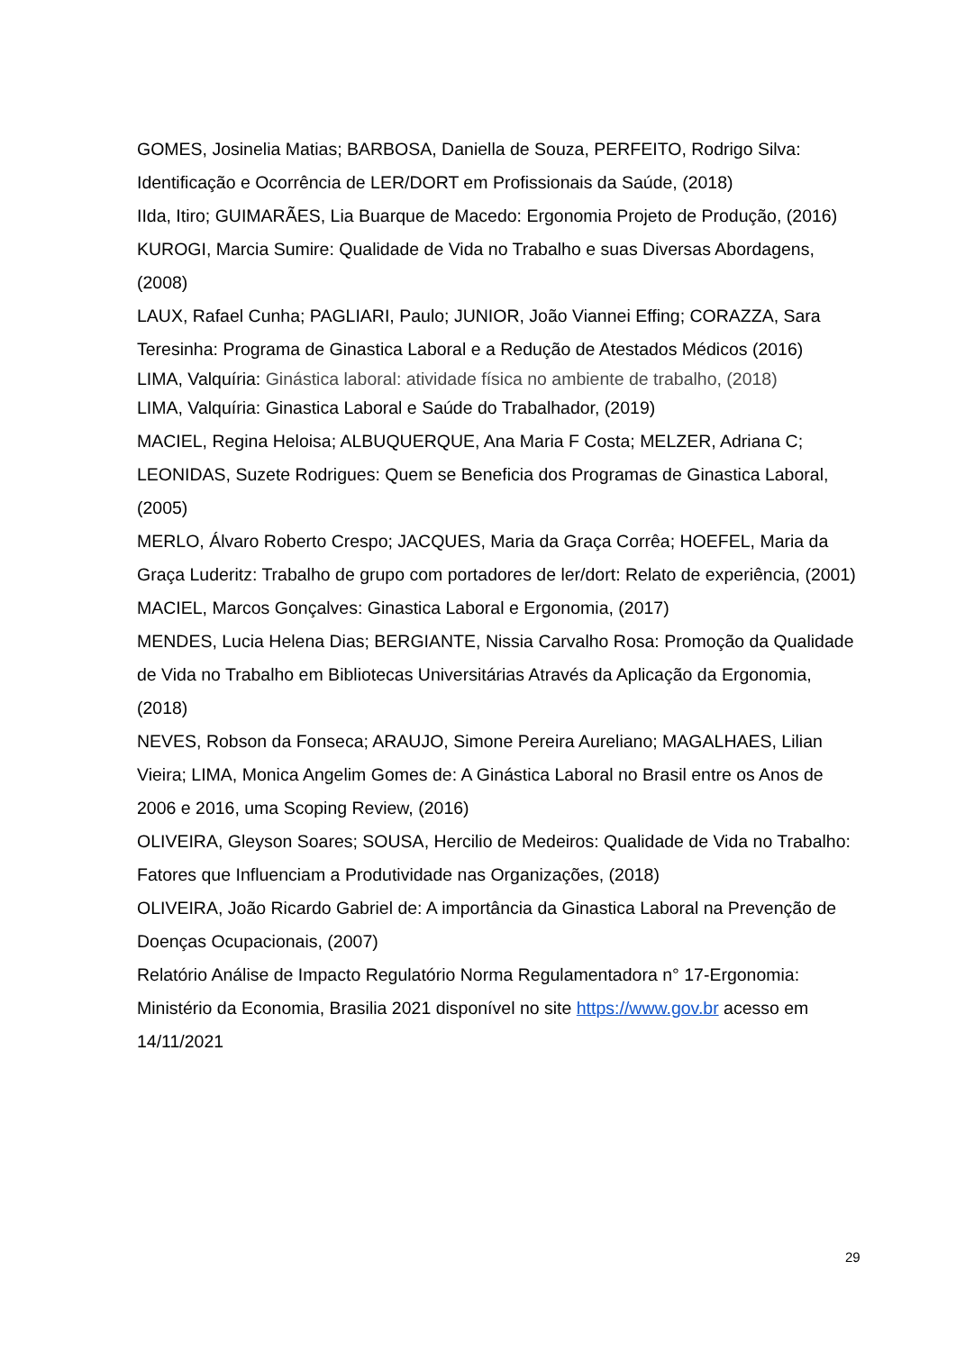GOMES, Josinelia Matias; BARBOSA, Daniella de Souza, PERFEITO, Rodrigo Silva: Identificação e Ocorrência de LER/DORT em Profissionais da Saúde, (2018)
IIda, Itiro; GUIMARÃES, Lia Buarque de Macedo: Ergonomia Projeto de Produção, (2016)
KUROGI, Marcia Sumire: Qualidade de Vida no Trabalho e suas Diversas Abordagens, (2008)
LAUX, Rafael Cunha; PAGLIARI, Paulo; JUNIOR, João Viannei Effing; CORAZZA, Sara Teresinha: Programa de Ginastica Laboral e a Redução de Atestados Médicos (2016)
LIMA, Valquíria: Ginástica laboral: atividade física no ambiente de trabalho, (2018)
LIMA, Valquíria: Ginastica Laboral e Saúde do Trabalhador, (2019)
MACIEL, Regina Heloisa; ALBUQUERQUE, Ana Maria F Costa; MELZER, Adriana C; LEONIDAS, Suzete Rodrigues: Quem se Beneficia dos Programas de Ginastica Laboral, (2005)
MERLO, Álvaro Roberto Crespo; JACQUES, Maria da Graça Corrêa; HOEFEL, Maria da Graça Luderitz: Trabalho de grupo com portadores de ler/dort: Relato de experiência, (2001)
MACIEL, Marcos Gonçalves: Ginastica Laboral e Ergonomia, (2017)
MENDES, Lucia Helena Dias; BERGIANTE, Nissia Carvalho Rosa: Promoção da Qualidade de Vida no Trabalho em Bibliotecas Universitárias Através da Aplicação da Ergonomia, (2018)
NEVES, Robson da Fonseca; ARAUJO, Simone Pereira Aureliano; MAGALHAES, Lilian Vieira; LIMA, Monica Angelim Gomes de: A Ginástica Laboral no Brasil entre os Anos de 2006 e 2016, uma Scoping Review, (2016)
OLIVEIRA, Gleyson Soares; SOUSA, Hercilio de Medeiros: Qualidade de Vida no Trabalho: Fatores que Influenciam a Produtividade nas Organizações, (2018)
OLIVEIRA, João Ricardo Gabriel de: A importância da Ginastica Laboral na Prevenção de Doenças Ocupacionais, (2007)
Relatório Análise de Impacto Regulatório Norma Regulamentadora n° 17-Ergonomia: Ministério da Economia, Brasilia 2021 disponível no site https://www.gov.br acesso em 14/11/2021
29